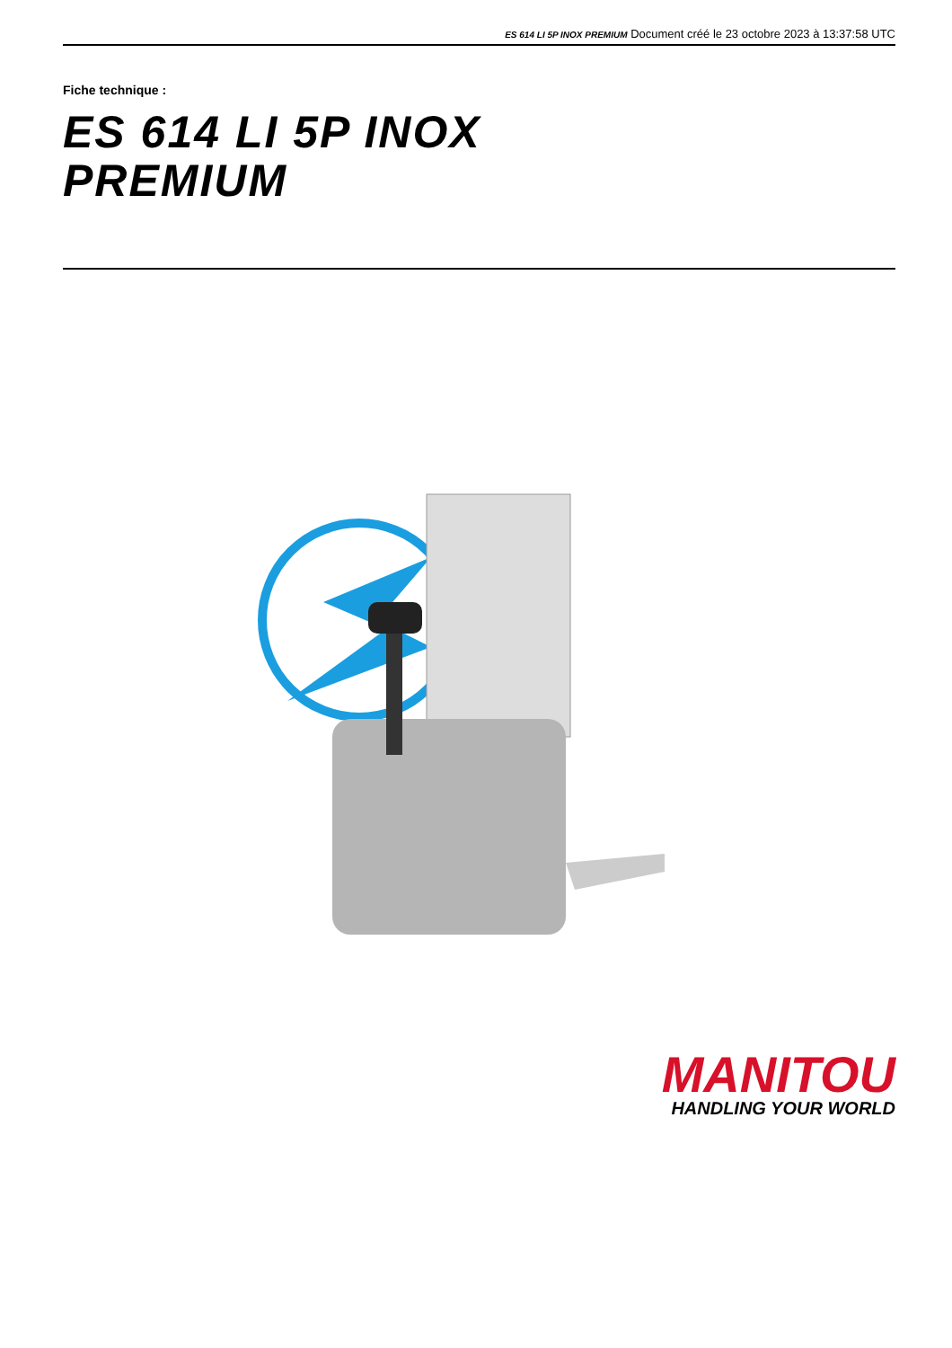ES 614 LI 5P INOX PREMIUM Document créé le 23 octobre 2023 à 13:37:58 UTC
Fiche technique :
ES 614 LI 5P INOX
PREMIUM
MANITOU
HANDLING YOUR WORLD